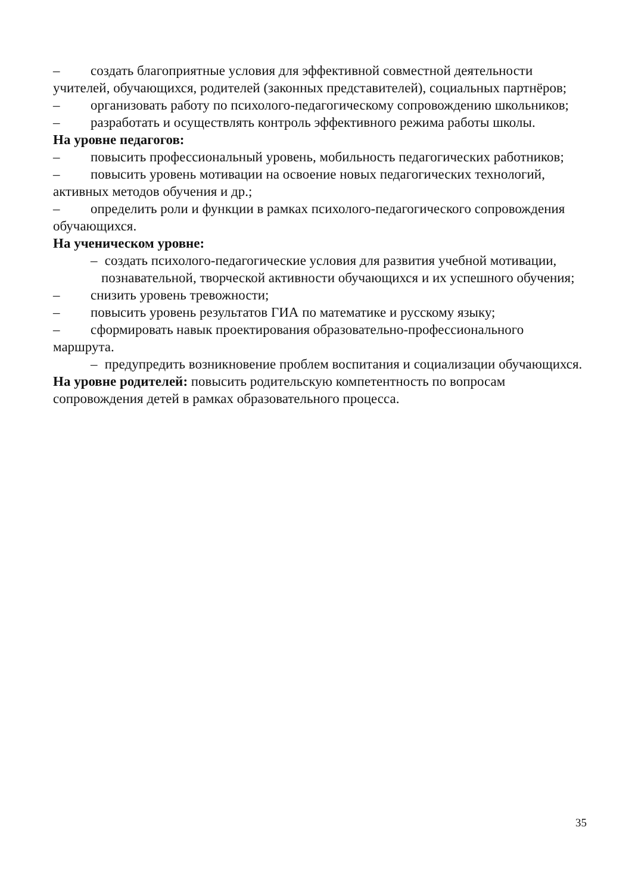– создать благоприятные условия для эффективной совместной деятельности учителей, обучающихся, родителей (законных представителей), социальных партнёров;
– организовать работу по психолого-педагогическому сопровождению школьников;
– разработать и осуществлять контроль эффективного режима работы школы.
На уровне педагогов:
– повысить профессиональный уровень, мобильность педагогических работников;
– повысить уровень мотивации на освоение новых педагогических технологий, активных методов обучения и др.;
– определить роли и функции в рамках психолого-педагогического сопровождения обучающихся.
На ученическом уровне:
– создать психолого-педагогические условия для развития учебной мотивации, познавательной, творческой активности обучающихся и их успешного обучения;
– снизить уровень тревожности;
– повысить уровень результатов ГИА по математике и русскому языку;
– сформировать навык проектирования образовательно-профессионального маршрута.
– предупредить возникновение проблем воспитания и социализации обучающихся.
На уровне родителей: повысить родительскую компетентность по вопросам сопровождения детей в рамках образовательного процесса.
35